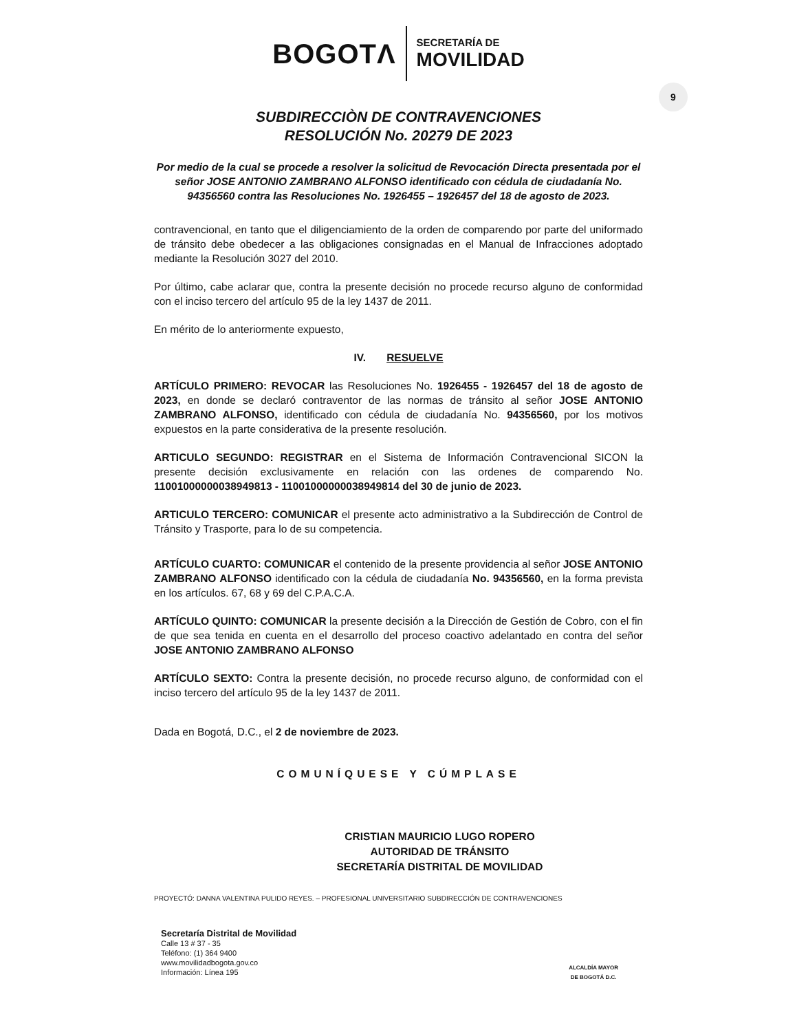BOGOTΛ
SECRETARÍA DE
MOVILIDAD
9
SUBDIRECCIÒN DE CONTRAVENCIONES
RESOLUCIÓN No. 20279 DE 2023
Por medio de la cual se procede a resolver la solicitud de Revocación Directa presentada por el señor JOSE ANTONIO ZAMBRANO ALFONSO identificado con cédula de ciudadanía No. 94356560 contra las Resoluciones No. 1926455 – 1926457 del 18 de agosto de 2023.
contravencional, en tanto que el diligenciamiento de la orden de comparendo por parte del uniformado de tránsito debe obedecer a las obligaciones consignadas en el Manual de Infracciones adoptado mediante la Resolución 3027 del 2010.
Por último, cabe aclarar que, contra la presente decisión no procede recurso alguno de conformidad con el inciso tercero del artículo 95 de la ley 1437 de 2011.
En mérito de lo anteriormente expuesto,
IV. RESUELVE
ARTÍCULO PRIMERO: REVOCAR las Resoluciones No. 1926455 - 1926457 del 18 de agosto de 2023, en donde se declaró contraventor de las normas de tránsito al señor JOSE ANTONIO ZAMBRANO ALFONSO, identificado con cédula de ciudadanía No. 94356560, por los motivos expuestos en la parte considerativa de la presente resolución.
ARTICULO SEGUNDO: REGISTRAR en el Sistema de Información Contravencional SICON la presente decisión exclusivamente en relación con las ordenes de comparendo No. 11001000000038949813 - 11001000000038949814 del 30 de junio de 2023.
ARTICULO TERCERO: COMUNICAR el presente acto administrativo a la Subdirección de Control de Tránsito y Trasporte, para lo de su competencia.
ARTÍCULO CUARTO: COMUNICAR el contenido de la presente providencia al señor JOSE ANTONIO ZAMBRANO ALFONSO identificado con la cédula de ciudadanía No. 94356560, en la forma prevista en los artículos. 67, 68 y 69 del C.P.A.C.A.
ARTÍCULO QUINTO: COMUNICAR la presente decisión a la Dirección de Gestión de Cobro, con el fin de que sea tenida en cuenta en el desarrollo del proceso coactivo adelantado en contra del señor JOSE ANTONIO ZAMBRANO ALFONSO
ARTÍCULO SEXTO: Contra la presente decisión, no procede recurso alguno, de conformidad con el inciso tercero del artículo 95 de la ley 1437 de 2011.
Dada en Bogotá, D.C., el 2 de noviembre de 2023.
COMUNÍQUESE Y CÚMPLASE
CRISTIAN MAURICIO LUGO ROPERO
AUTORIDAD DE TRÁNSITO
SECRETARÍA DISTRITAL DE MOVILIDAD
PROYECTÓ: DANNA VALENTINA PULIDO REYES. – PROFESIONAL UNIVERSITARIO SUBDIRECCIÓN DE CONTRAVENCIONES
Secretaría Distrital de Movilidad
Calle 13 # 37 - 35
Teléfono: (1) 364 9400
www.movilidadbogota.gov.co
Información: Línea 195
ALCALDÍA MAYOR
DE BOGOTÁ D.C.